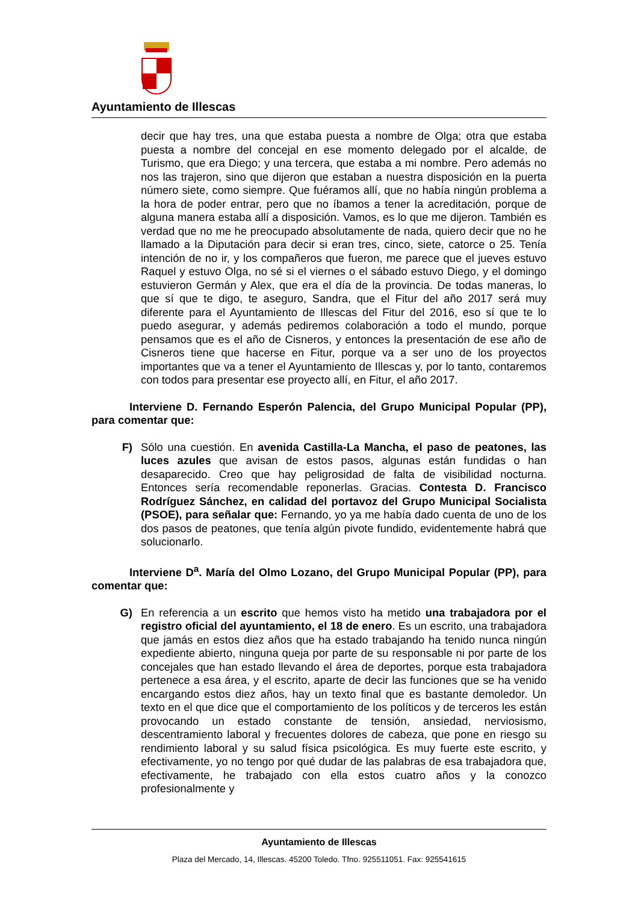Ayuntamiento de Illescas
decir que hay tres, una que estaba puesta a nombre de Olga; otra que estaba puesta a nombre del concejal en ese momento delegado por el alcalde, de Turismo, que era Diego; y una tercera, que estaba a mi nombre. Pero además no nos las trajeron, sino que dijeron que estaban a nuestra disposición en la puerta número siete, como siempre. Que fuéramos allí, que no había ningún problema a la hora de poder entrar, pero que no íbamos a tener la acreditación, porque de alguna manera estaba allí a disposición. Vamos, es lo que me dijeron. También es verdad que no me he preocupado absolutamente de nada, quiero decir que no he llamado a la Diputación para decir si eran tres, cinco, siete, catorce o 25. Tenía intención de no ir, y los compañeros que fueron, me parece que el jueves estuvo Raquel y estuvo Olga, no sé si el viernes o el sábado estuvo Diego, y el domingo estuvieron Germán y Alex, que era el día de la provincia. De todas maneras, lo que sí que te digo, te aseguro, Sandra, que el Fitur del año 2017 será muy diferente para el Ayuntamiento de Illescas del Fitur del 2016, eso sí que te lo puedo asegurar, y además pediremos colaboración a todo el mundo, porque pensamos que es el año de Cisneros, y entonces la presentación de ese año de Cisneros tiene que hacerse en Fitur, porque va a ser uno de los proyectos importantes que va a tener el Ayuntamiento de Illescas y, por lo tanto, contaremos con todos para presentar ese proyecto allí, en Fitur, el año 2017.
Interviene D. Fernando Esperón Palencia, del Grupo Municipal Popular (PP), para comentar que:
F) Sólo una cuestión. En avenida Castilla-La Mancha, el paso de peatones, las luces azules que avisan de estos pasos, algunas están fundidas o han desaparecido. Creo que hay peligrosidad de falta de visibilidad nocturna. Entonces sería recomendable reponerlas. Gracias. Contesta D. Francisco Rodríguez Sánchez, en calidad del portavoz del Grupo Municipal Socialista (PSOE), para señalar que: Fernando, yo ya me había dado cuenta de uno de los dos pasos de peatones, que tenía algún pivote fundido, evidentemente habrá que solucionarlo.
Interviene D<sup>a</sup>. María del Olmo Lozano, del Grupo Municipal Popular (PP), para comentar que:
G) En referencia a un escrito que hemos visto ha metido una trabajadora por el registro oficial del ayuntamiento, el 18 de enero. Es un escrito, una trabajadora que jamás en estos diez años que ha estado trabajando ha tenido nunca ningún expediente abierto, ninguna queja por parte de su responsable ni por parte de los concejales que han estado llevando el área de deportes, porque esta trabajadora pertenece a esa área, y el escrito, aparte de decir las funciones que se ha venido encargando estos diez años, hay un texto final que es bastante demoledor. Un texto en el que dice que el comportamiento de los políticos y de terceros les están provocando un estado constante de tensión, ansiedad, nerviosismo, descentramiento laboral y frecuentes dolores de cabeza, que pone en riesgo su rendimiento laboral y su salud física psicológica. Es muy fuerte este escrito, y efectivamente, yo no tengo por qué dudar de las palabras de esa trabajadora que, efectivamente, he trabajado con ella estos cuatro años y la conozco profesionalmente y
Ayuntamiento de Illescas
Plaza del Mercado, 14, Illescas. 45200 Toledo. Tfno. 925511051. Fax: 925541615